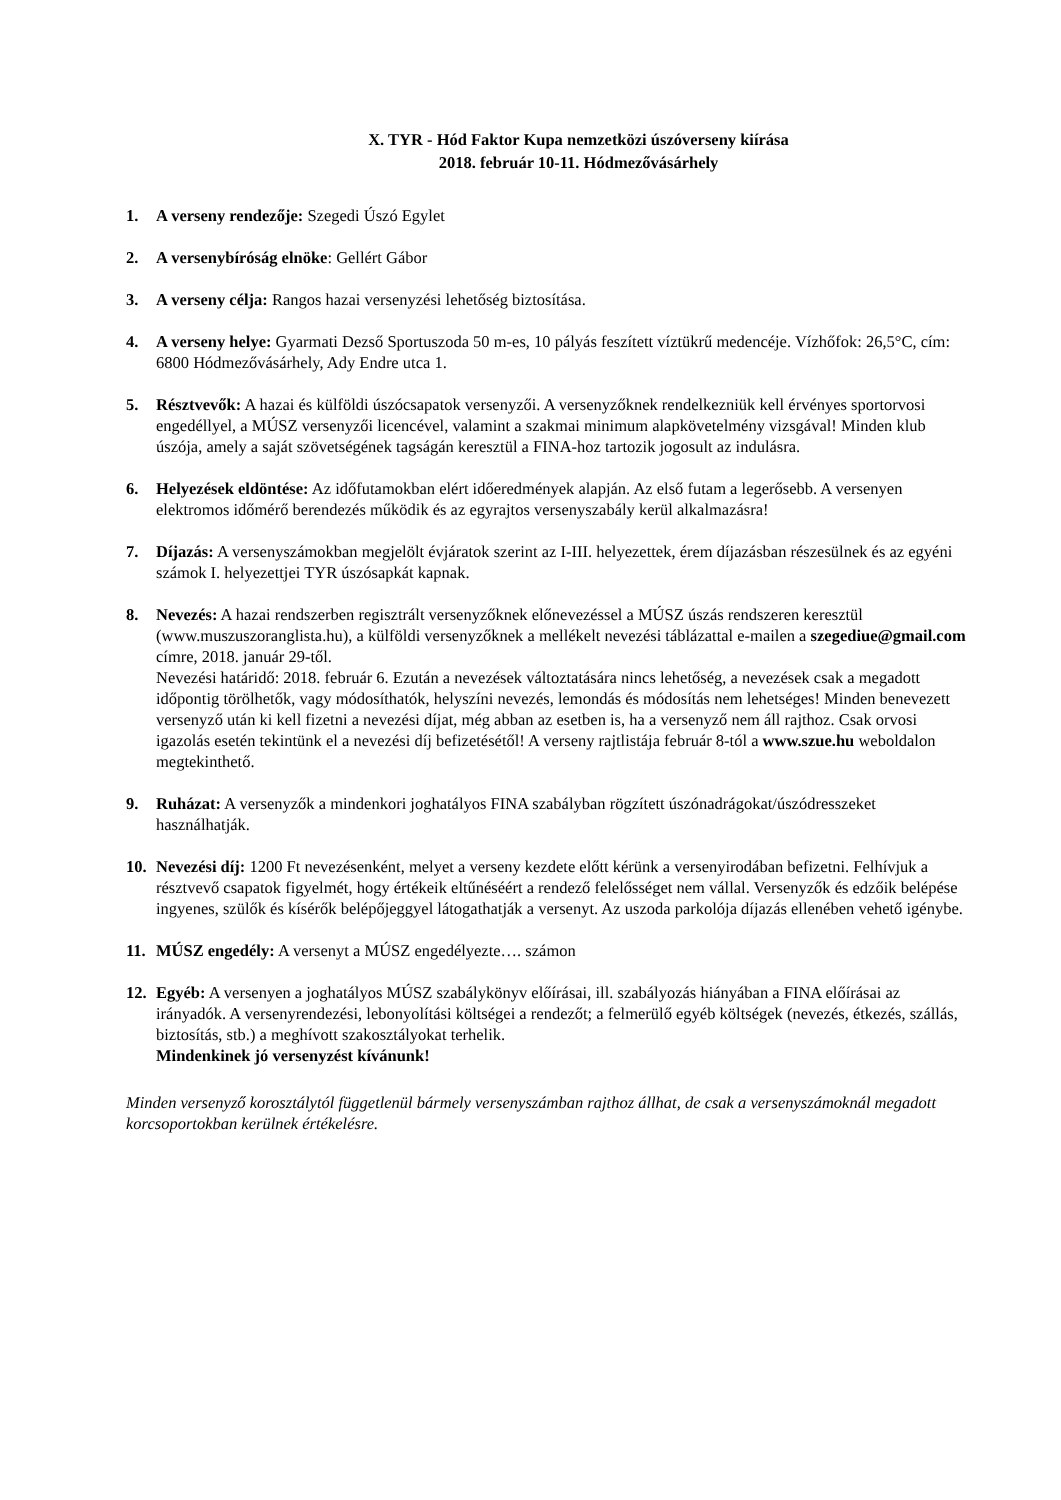X. TYR - Hód Faktor Kupa nemzetközi úszóverseny kiírása
2018. február 10-11. Hódmezővásárhely
1. A verseny rendezője: Szegedi Úszó Egylet
2. A versenybíróság elnöke: Gellért Gábor
3. A verseny célja: Rangos hazai versenyzési lehetőség biztosítása.
4. A verseny helye: Gyarmati Dezső Sportuszoda 50 m-es, 10 pályás feszített víztükrű medencéje. Vízhőfok: 26,5°C, cím: 6800 Hódmezővásárhely, Ady Endre utca 1.
5. Résztvevők: A hazai és külföldi úszócsapatok versenyzői. A versenyzőknek rendelkezniük kell érvényes sportorvosi engedéllyel, a MÚSZ versenyzői licencével, valamint a szakmai minimum alapkövetelmény vizsgával! Minden klub úszója, amely a saját szövetségének tagságán keresztül a FINA-hoz tartozik jogosult az indulásra.
6. Helyezések eldöntése: Az időfutamokban elért időeredmények alapján. Az első futam a legerősebb. A versenyen elektromos időmérő berendezés működik és az egyrajtos versenyszabály kerül alkalmazásra!
7. Díjazás: A versenyszámokban megjelölt évjáratok szerint az I-III. helyezettek, érem díjazásban részesülnek és az egyéni számok I. helyezettjei TYR úszósapkát kapnak.
8. Nevezés: A hazai rendszerben regisztrált versenyzőknek előnevezéssel a MÚSZ úszás rendszeren keresztül (www.muszuszoranglista.hu), a külföldi versenyzőknek a mellékelt nevezési táblázattal e-mailen a szegediue@gmail.com címre, 2018. január 29-től.
Nevezési határidő: 2018. február 6. Ezután a nevezések változtatására nincs lehetőség, a nevezések csak a megadott időpontig törölhetők, vagy módosíthatók, helyszíni nevezés, lemondás és módosítás nem lehetséges! Minden benevezett versenyző után ki kell fizetni a nevezési díjat, még abban az esetben is, ha a versenyző nem áll rajthoz. Csak orvosi igazolás esetén tekintünk el a nevezési díj befizetésétől! A verseny rajtlistája február 8-tól a www.szue.hu weboldalon megtekinthető.
9. Ruházat: A versenyzők a mindenkori joghatályos FINA szabályban rögzített úszónadrágokat/úszódresszeket használhatják.
10. Nevezési díj: 1200 Ft nevezésenként, melyet a verseny kezdete előtt kérünk a versenyirodában befizetni. Felhívjuk a résztvevő csapatok figyelmét, hogy értékeik eltűnéséért a rendező felelősséget nem vállal. Versenyzők és edzőik belépése ingyenes, szülők és kísérők belépőjeggyel látogathatják a versenyt. Az uszoda parkolója díjazás ellenében vehető igénybe.
11. MÚSZ engedély: A versenyt a MÚSZ engedélyezte…. számon
12. Egyéb: A versenyen a joghatályos MÚSZ szabálykönyv előírásai, ill. szabályozás hiányában a FINA előírásai az irányadók. A versenyrendezési, lebonyolítási költségei a rendezőt; a felmerülő egyéb költségek (nevezés, étkezés, szállás, biztosítás, stb.) a meghívott szakosztályokat terhelik.
Mindenkinek jó versenyzést kívánunk!
Minden versenyző korosztálytól függetlenül bármely versenyszámban rajthoz állhat, de csak a versenyszámoknál megadott korcsoportokban kerülnek értékelésre.